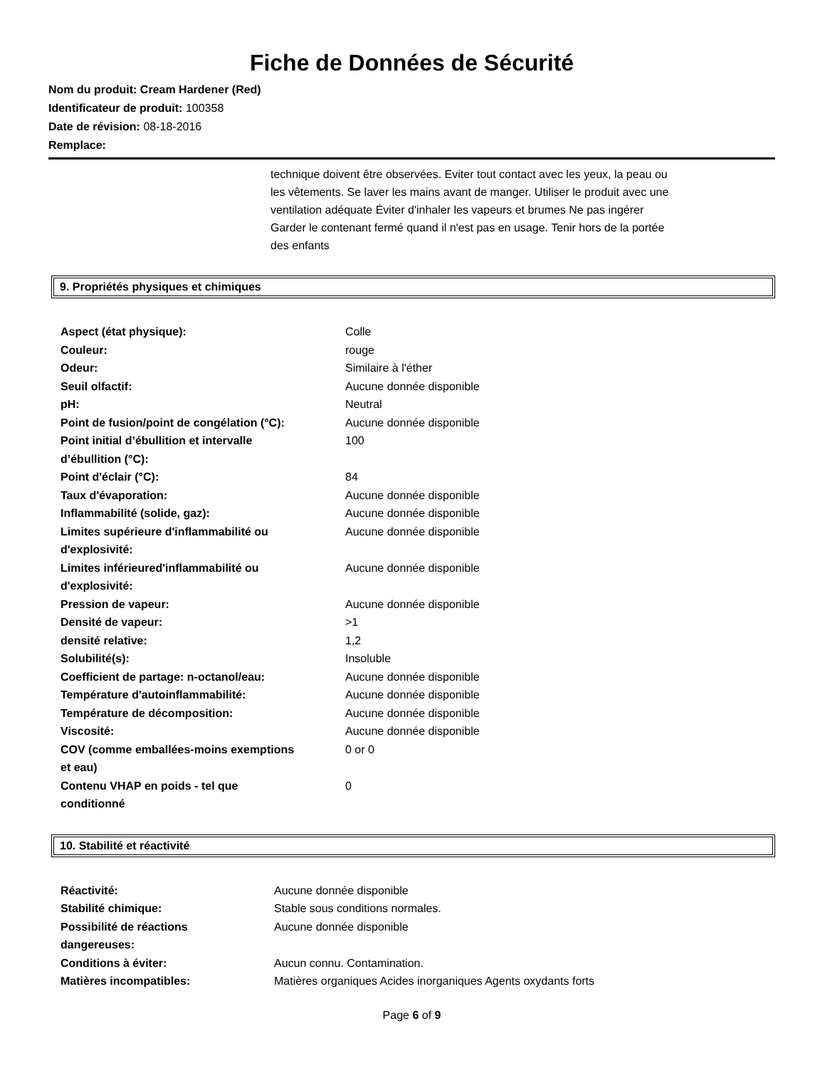Fiche de Données de Sécurité
Nom du produit: Cream Hardener (Red)
Identificateur de produit: 100358
Date de révision: 08-18-2016
Remplace:
technique doivent être observées. Eviter tout contact avec les yeux, la peau ou les vêtements. Se laver les mains avant de manger. Utiliser le produit avec une ventilation adéquate Éviter d'inhaler les vapeurs et brumes Ne pas ingérer Garder le contenant fermé quand il n'est pas en usage. Tenir hors de la portée des enfants
9. Propriétés physiques et chimiques
| Aspect (état physique): | Colle |
| Couleur: | rouge |
| Odeur: | Similaire à l'éther |
| Seuil olfactif: | Aucune donnée disponible |
| pH: | Neutral |
| Point de fusion/point de congélation (°C): | Aucune donnée disponible |
| Point initial d’ébullition et intervalle d’ébullition (°C): | 100 |
| Point d'éclair (°C): | 84 |
| Taux d'évaporation: | Aucune donnée disponible |
| Inflammabilité (solide, gaz): | Aucune donnée disponible |
| Limites supérieure d'inflammabilité ou d'explosivité: | Aucune donnée disponible |
| Limites inférieured'inflammabilité ou d'explosivité: | Aucune donnée disponible |
| Pression de vapeur: | Aucune donnée disponible |
| Densité de vapeur: | >1 |
| densité relative: | 1,2 |
| Solubilité(s): | Insoluble |
| Coefficient de partage: n-octanol/eau: | Aucune donnée disponible |
| Température d'autoinflammabilité: | Aucune donnée disponible |
| Température de décomposition: | Aucune donnée disponible |
| Viscosité: | Aucune donnée disponible |
| COV (comme emballées-moins exemptions et eau) | 0 or 0 |
| Contenu VHAP en poids - tel que conditionné | 0 |
10. Stabilité et réactivité
| Réactivité: | Aucune donnée disponible |
| Stabilité chimique: | Stable sous conditions normales. |
| Possibilité de réactions dangereuses: | Aucune donnée disponible |
| Conditions à éviter: | Aucun connu. Contamination. |
| Matières incompatibles: | Matières organiques Acides inorganiques Agents oxydants forts |
Page 6 of 9